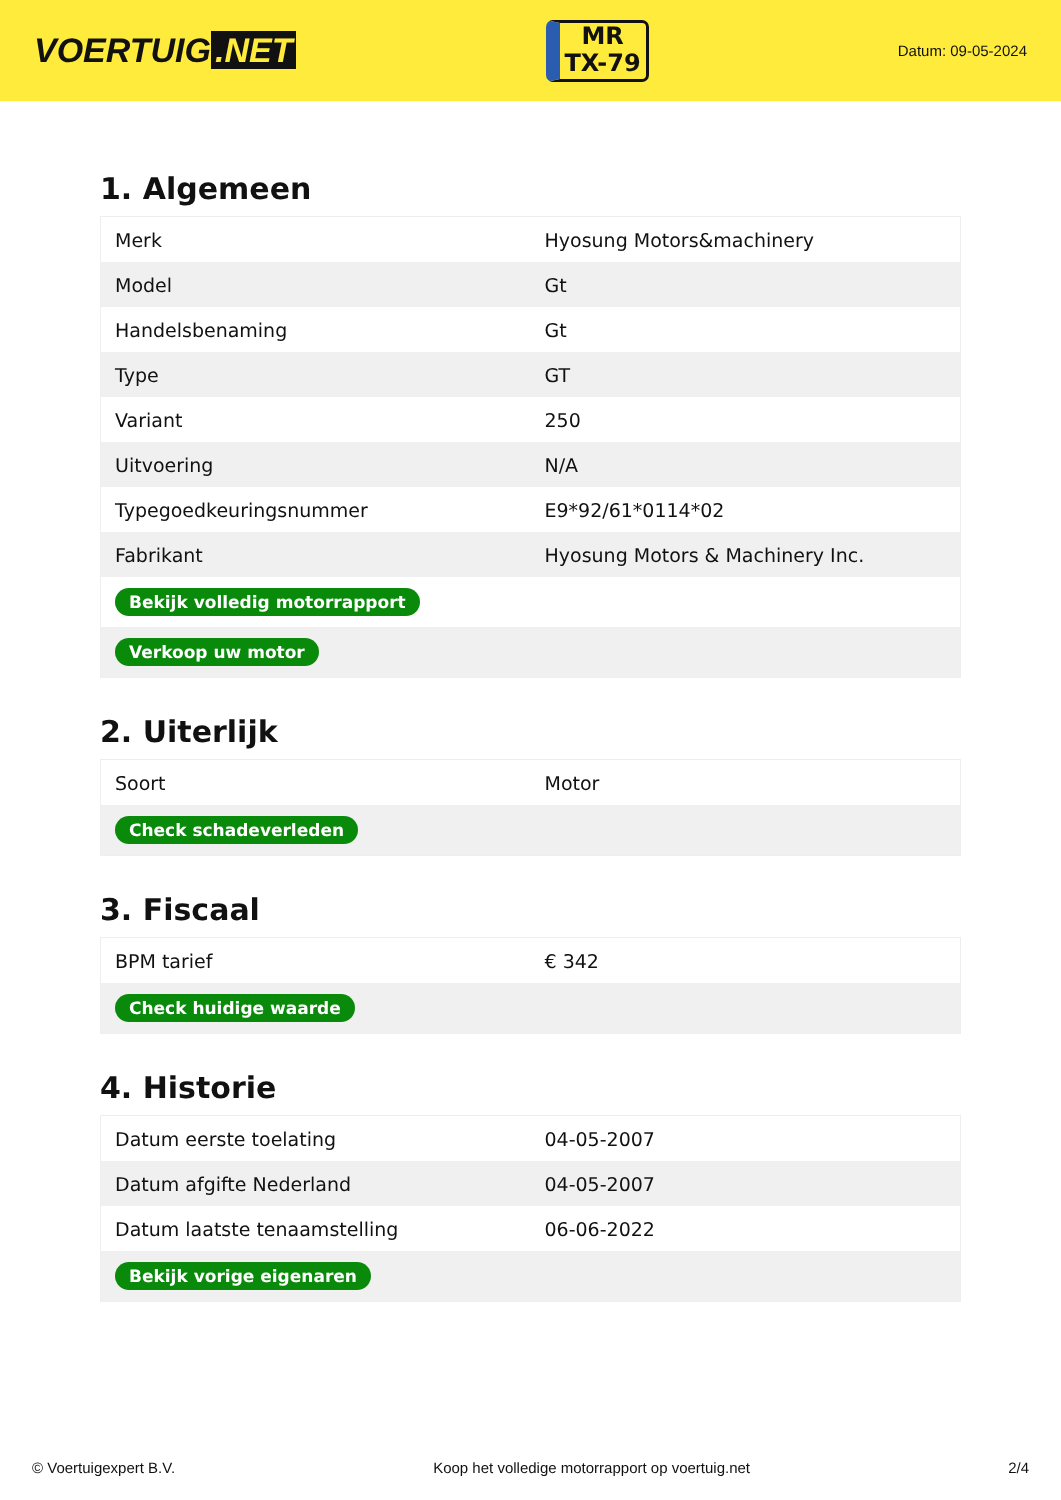VOERTUIG.NET
MR
TX-79
Datum: 09-05-2024
1. Algemeen
| Merk | Hyosung Motors&machinery |
| Model | Gt |
| Handelsbenaming | Gt |
| Type | GT |
| Variant | 250 |
| Uitvoering | N/A |
| Typegoedkeuringsnummer | E9*92/61*0114*02 |
| Fabrikant | Hyosung Motors & Machinery Inc. |
| Bekijk volledig motorrapport | |
| Verkoop uw motor | |
2. Uiterlijk
| Soort | Motor |
| Check schadeverleden | |
3. Fiscaal
| BPM tarief | € 342 |
| Check huidige waarde | |
4. Historie
| Datum eerste toelating | 04-05-2007 |
| Datum afgifte Nederland | 04-05-2007 |
| Datum laatste tenaamstelling | 06-06-2022 |
| Bekijk vorige eigenaren | |
© Voertuigexpert B.V. Koop het volledige motorrapport op voertuig.net 2/4